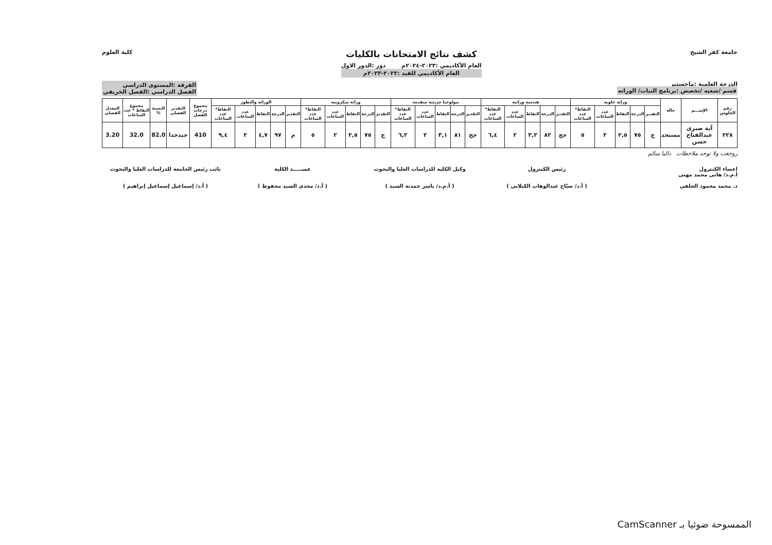جامعة كفر الشيخ
كشف نتائج الامتحانات بالكليات
العام الأكاديمي :٢٠٢٣-٢٠٢٤م دور :الدور الاول
العام الأكاديمي للقيد :٢٠٢٢-٢٠٢٣م
كلية العلوم
الدرجة العلمية :ماجستير
قسم /شعبه /تخصص :برنامج النبات/ الوراثه
الفرقة :المستوى الدراسي
الفصل الدراسي :الفصل الخريفي
| رقم الجلوس | الإســـم | حاله | وراثه خلويه | | | | | هندسه وراثيه | | | | | بيولوجيا جزيئيه متقدمه | | | | | وراثه ميكروبيه | | | | | الوراثه والتطور | | | | | مجموع درجات الفصل | التقدير الفصلي | النسبة % | مجموع النقاط * عدد الساعات | المعدل الفصلي |
| --- | --- | --- | --- | --- | --- | --- | --- | --- | --- | --- | --- | --- | --- | --- | --- | --- | --- | --- | --- | --- | --- | --- | --- | --- | --- | --- | --- | --- | --- | --- | --- | --- |
| | | | التقدير | الدرجة | النقاط | عدد الساعات | النقاط* عدد الساعات | التقدير | الدرجة | النقاط | عدد الساعات | النقاط* عدد الساعات | التقدير | الدرجة | النقاط | عدد الساعات | النقاط* عدد الساعات | التقدير | الدرجة | النقاط | عدد الساعات | النقاط* عدد الساعات | التقدير | الدرجة | النقاط | عدد الساعات | النقاط* عدد الساعات | | | | | |
| ٢٢٨ | آية صبرى عبدالفتاح حسن | مستجد | ج | ٧٥ | ٢,٥ | ٢ | ٥ | جج | ٨٢ | ٣,٢ | ٢ | ٦,٤ | جج | ٨١ | ٣,١ | ٢ | ٦,٢ | ج | ٧٥ | ٢,٥ | ٢ | ٥ | م | ٩٧ | ٤,٧ | ٢ | ٩,٤ | 410 | جيدجدا | 82.0 | 32.0 | 3.20 |
روجعت ولا توجد ملاحظات داليا سالم
اعضاء الكنترول
أ.م.د/ هانى محمد مهنى
د. محمد محمود الخلفى
رئيس الكنترول
( أ.د/ صبّاح عبدالوهاب الكيلانى )
وكيل الكليه للدراسات العليا والبحوث
( أ.م.د/ ياسر حمدنه السيد )
عميـــــد الكلية
( أ.د/ مجدى السيد محفوظ )
نائب رئيس الجامعة للدراسات العليا والبحوث
( أ.د/ إسماعيل إسماعيل إبراهيم )
الممسوحة ضوئيا بـ CamScanner